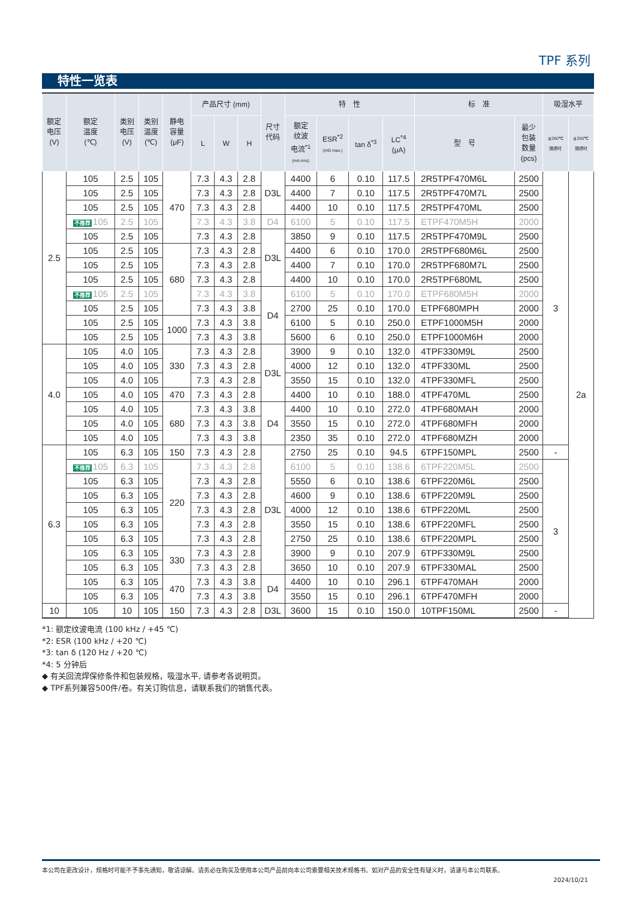TPF 系列
特性一览表
| 额定 电压 (V) | 额定 温度 (℃) | 类别 电压 (V) | 类别 温度 (℃) | 静电 容量 (μF) | 产品尺寸 (mm) | | | 尺寸 代码 | 特 性 | | | | 标 准 | | 吸湿水平 | |
| --- | --- | --- | --- | --- | --- | --- | --- | --- | --- | --- | --- | --- | --- | --- | --- | --- |
| | | | | | L | W | H | | 额定 纹波 电流<sup>*1</sup> (mA rms) | ESR<sup>*2</sup> (mΩ max.) | tan δ<sup>*3</sup> | LC<sup>*4</sup> (μA) | 型 号 | 最少 包装 数量 (pcs) | ≦260℃ 锡焊时 | ≦250℃ 锡焊时 |
| 2.5 | 105 | 2.5 | 105 | 470 | 7.3 | 4.3 | 2.8 | D3L | 4400 | 6 | 0.10 | 117.5 | 2R5TPF470M6L | 2500 | 3 | 2a |
| | 105 | 2.5 | 105 | | 7.3 | 4.3 | 2.8 | | 4400 | 7 | 0.10 | 117.5 | 2R5TPF470M7L | 2500 | | |
| | 105 | 2.5 | 105 | | 7.3 | 4.3 | 2.8 | | 4400 | 10 | 0.10 | 117.5 | 2R5TPF470ML | 2500 | | |
| | 不推荐 105 | 2.5 | 105 | | 7.3 | 4.3 | 3.8 | D4 | 6100 | 5 | 0.10 | 117.5 | ETPF470M5H | 2000 | | |
| | 105 | 2.5 | 105 | | 7.3 | 4.3 | 2.8 | D3L | 3850 | 9 | 0.10 | 117.5 | 2R5TPF470M9L | 2500 | | |
| | 105 | 2.5 | 105 | 680 | 7.3 | 4.3 | 2.8 | | 4400 | 6 | 0.10 | 170.0 | 2R5TPF680M6L | 2500 | | |
| | 105 | 2.5 | 105 | | 7.3 | 4.3 | 2.8 | | 4400 | 7 | 0.10 | 170.0 | 2R5TPF680M7L | 2500 | | |
| | 105 | 2.5 | 105 | | 7.3 | 4.3 | 2.8 | | 4400 | 10 | 0.10 | 170.0 | 2R5TPF680ML | 2500 | | |
| | 不推荐 105 | 2.5 | 105 | | 7.3 | 4.3 | 3.8 | D4 | 6100 | 5 | 0.10 | 170.0 | ETPF680M5H | 2000 | | |
| | 105 | 2.5 | 105 | | 7.3 | 4.3 | 3.8 | | 2700 | 25 | 0.10 | 170.0 | ETPF680MPH | 2000 | | |
| | 105 | 2.5 | 105 | 1000 | 7.3 | 4.3 | 3.8 | | 6100 | 5 | 0.10 | 250.0 | ETPF1000M5H | 2000 | | |
| | 105 | 2.5 | 105 | | 7.3 | 4.3 | 3.8 | | 5600 | 6 | 0.10 | 250.0 | ETPF1000M6H | 2000 | | |
| 4.0 | 105 | 4.0 | 105 | 330 | 7.3 | 4.3 | 2.8 | D3L | 3900 | 9 | 0.10 | 132.0 | 4TPF330M9L | 2500 | | |
| | 105 | 4.0 | 105 | | 7.3 | 4.3 | 2.8 | | 4000 | 12 | 0.10 | 132.0 | 4TPF330ML | 2500 | | |
| | 105 | 4.0 | 105 | | 7.3 | 4.3 | 2.8 | | 3550 | 15 | 0.10 | 132.0 | 4TPF330MFL | 2500 | | |
| | 105 | 4.0 | 105 | 470 | 7.3 | 4.3 | 2.8 | | 4400 | 10 | 0.10 | 188.0 | 4TPF470ML | 2500 | | |
| | 105 | 4.0 | 105 | 680 | 7.3 | 4.3 | 3.8 | D4 | 4400 | 10 | 0.10 | 272.0 | 4TPF680MAH | 2000 | | |
| | 105 | 4.0 | 105 | | 7.3 | 4.3 | 3.8 | | 3550 | 15 | 0.10 | 272.0 | 4TPF680MFH | 2000 | | |
| | 105 | 4.0 | 105 | | 7.3 | 4.3 | 3.8 | | 2350 | 35 | 0.10 | 272.0 | 4TPF680MZH | 2000 | | |
| 6.3 | 105 | 6.3 | 105 | 150 | 7.3 | 4.3 | 2.8 | D3L | 2750 | 25 | 0.10 | 94.5 | 6TPF150MPL | 2500 | - | |
| | 不推荐 105 | 6.3 | 105 | 220 | 7.3 | 4.3 | 2.8 | | 6100 | 5 | 0.10 | 138.6 | 6TPF220M5L | 2500 | 3 | |
| | 105 | 6.3 | 105 | | 7.3 | 4.3 | 2.8 | | 5550 | 6 | 0.10 | 138.6 | 6TPF220M6L | 2500 | | |
| | 105 | 6.3 | 105 | | 7.3 | 4.3 | 2.8 | | 4600 | 9 | 0.10 | 138.6 | 6TPF220M9L | 2500 | | |
| | 105 | 6.3 | 105 | | 7.3 | 4.3 | 2.8 | | 4000 | 12 | 0.10 | 138.6 | 6TPF220ML | 2500 | | |
| | 105 | 6.3 | 105 | | 7.3 | 4.3 | 2.8 | | 3550 | 15 | 0.10 | 138.6 | 6TPF220MFL | 2500 | | |
| | 105 | 6.3 | 105 | | 7.3 | 4.3 | 2.8 | | 2750 | 25 | 0.10 | 138.6 | 6TPF220MPL | 2500 | | |
| | 105 | 6.3 | 105 | 330 | 7.3 | 4.3 | 2.8 | | 3900 | 9 | 0.10 | 207.9 | 6TPF330M9L | 2500 | | |
| | 105 | 6.3 | 105 | | 7.3 | 4.3 | 2.8 | | 3650 | 10 | 0.10 | 207.9 | 6TPF330MAL | 2500 | | |
| | 105 | 6.3 | 105 | 470 | 7.3 | 4.3 | 3.8 | D4 | 4400 | 10 | 0.10 | 296.1 | 6TPF470MAH | 2000 | | |
| | 105 | 6.3 | 105 | | 7.3 | 4.3 | 3.8 | | 3550 | 15 | 0.10 | 296.1 | 6TPF470MFH | 2000 | | |
| 10 | 105 | 10 | 105 | 150 | 7.3 | 4.3 | 2.8 | D3L | 3600 | 15 | 0.10 | 150.0 | 10TPF150ML | 2500 | - | |
*1: 额定纹波电流 (100 kHz / +45 ℃)
*2: ESR (100 kHz / +20 ℃)
*3: tan δ (120 Hz / +20 ℃)
*4: 5 分钟后
◆ 有关回流焊保修条件和包装规格，吸湿水平, 请参考各说明页。
◆ TPF系列兼容500件/卷。有关订购信息，请联系我们的销售代表。
本公司在更改设计，规格时可能不予事先通知，敬请谅解。请务必在购买及使用本公司产品前向本公司索要相关技术规格书。如对产品的安全性有疑义时，请速与本公司联系。
2024/10/21